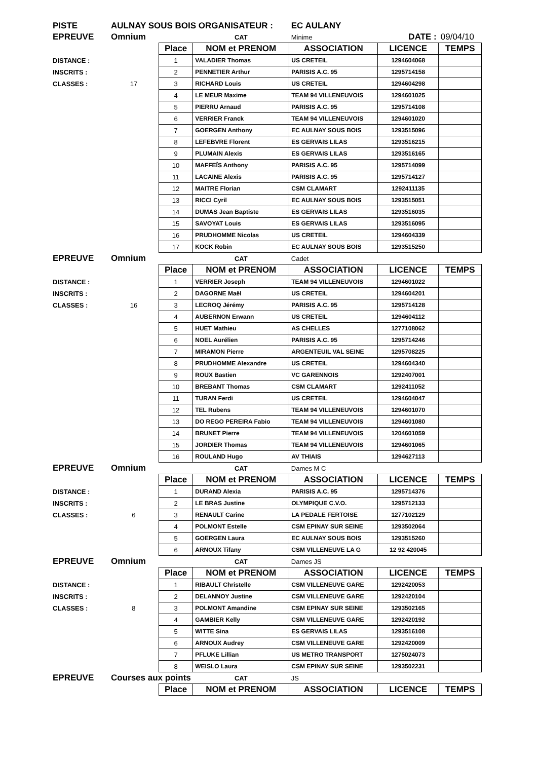| PISTE | AULNAY SOUS BOIS ORGANISATEUR : | | | EC AULANY | | |
| EPREUVE | Omnium | | CAT | Minime | DATE : | 09/04/10 |
| | | Place | NOM et PRENOM | ASSOCIATION | LICENCE | TEMPS |
| DISTANCE : | | 1 | VALADIER Thomas | US CRETEIL | 1294604068 | |
| INSCRITS : | | 2 | PENNETIER Arthur | PARISIS A.C. 95 | 1295714158 | |
| CLASSES : | 17 | 3 | RICHARD Louis | US CRETEIL | 1294604298 | |
| | | 4 | LE MEUR Maxime | TEAM 94 VILLENEUVOIS | 1294601025 | |
| | | 5 | PIERRU Arnaud | PARISIS A.C. 95 | 1295714108 | |
| | | 6 | VERRIER Franck | TEAM 94 VILLENEUVOIS | 1294601020 | |
| | | 7 | GOERGEN Anthony | EC AULNAY SOUS BOIS | 1293515096 | |
| | | 8 | LEFEBVRE Florent | ES GERVAIS LILAS | 1293516215 | |
| | | 9 | PLUMAIN Alexis | ES GERVAIS LILAS | 1293516165 | |
| | | 10 | MAFFEÏS Anthony | PARISIS A.C. 95 | 1295714099 | |
| | | 11 | LACAINE Alexis | PARISIS A.C. 95 | 1295714127 | |
| | | 12 | MAITRE Florian | CSM CLAMART | 1292411135 | |
| | | 13 | RICCI Cyril | EC AULNAY SOUS BOIS | 1293515051 | |
| | | 14 | DUMAS Jean Baptiste | ES GERVAIS LILAS | 1293516035 | |
| | | 15 | SAVOYAT Louis | ES GERVAIS LILAS | 1293516095 | |
| | | 16 | PRUDHOMME Nicolas | US CRETEIL | 1294604339 | |
| | | 17 | KOCK Robin | EC AULNAY SOUS BOIS | 1293515250 | |
| EPREUVE | Omnium | | CAT | Cadet | | |
| | | Place | NOM et PRENOM | ASSOCIATION | LICENCE | TEMPS |
| DISTANCE : | | 1 | VERRIER Joseph | TEAM 94 VILLENEUVOIS | 1294601022 | |
| INSCRITS : | | 2 | DAGORNE Maël | US CRETEIL | 1294604201 | |
| CLASSES : | 16 | 3 | LECROQ Jérémy | PARISIS A.C. 95 | 1295714128 | |
| | | 4 | AUBERNON Erwann | US CRETEIL | 1294604112 | |
| | | 5 | HUET Mathieu | AS CHELLES | 1277108062 | |
| | | 6 | NOEL Aurélien | PARISIS A.C. 95 | 1295714246 | |
| | | 7 | MIRAMON Pierre | ARGENTEUIL VAL SEINE | 1295708225 | |
| | | 8 | PRUDHOMME Alexandre | US CRETEIL | 1294604340 | |
| | | 9 | ROUX Bastien | VC GARENNOIS | 1292407001 | |
| | | 10 | BREBANT Thomas | CSM CLAMART | 1292411052 | |
| | | 11 | TURAN Ferdi | US CRETEIL | 1294604047 | |
| | | 12 | TEL Rubens | TEAM 94 VILLENEUVOIS | 1294601070 | |
| | | 13 | DO REGO PEREIRA Fabio | TEAM 94 VILLENEUVOIS | 1294601080 | |
| | | 14 | BRUNET Pierre | TEAM 94 VILLENEUVOIS | 1204601059 | |
| | | 15 | JORDIER Thomas | TEAM 94 VILLENEUVOIS | 1294601065 | |
| | | 16 | ROULAND Hugo | AV THIAIS | 1294627113 | |
| EPREUVE | Omnium | | CAT | Dames M C | | |
| | | Place | NOM et PRENOM | ASSOCIATION | LICENCE | TEMPS |
| DISTANCE : | | 1 | DURAND Alexia | PARISIS A.C. 95 | 1295714376 | |
| INSCRITS : | | 2 | LE BRAS Justine | OLYMPIQUE C.V.O. | 1295712133 | |
| CLASSES : | 6 | 3 | RENAULT Carine | LA PEDALE FERTOISE | 1277102129 | |
| | | 4 | POLMONT Estelle | CSM EPINAY SUR SEINE | 1293502064 | |
| | | 5 | GOERGEN Laura | EC AULNAY SOUS BOIS | 1293515260 | |
| | | 6 | ARNOUX Tifany | CSM VILLENEUVE LA G | 12 92 420045 | |
| EPREUVE | Omnium | | CAT | Dames JS | | |
| | | Place | NOM et PRENOM | ASSOCIATION | LICENCE | TEMPS |
| DISTANCE : | | 1 | RIBAULT Christelle | CSM VILLENEUVE GARE | 1292420053 | |
| INSCRITS : | | 2 | DELANNOY Justine | CSM VILLENEUVE GARE | 1292420104 | |
| CLASSES : | 8 | 3 | POLMONT Amandine | CSM EPINAY SUR SEINE | 1293502165 | |
| | | 4 | GAMBIER Kelly | CSM VILLENEUVE GARE | 1292420192 | |
| | | 5 | WITTE Sina | ES GERVAIS LILAS | 1293516108 | |
| | | 6 | ARNOUX Audrey | CSM VILLENEUVE GARE | 1292420009 | |
| | | 7 | PFLUKE Lillian | US METRO TRANSPORT | 1275024073 | |
| | | 8 | WEISLO Laura | CSM EPINAY SUR SEINE | 1293502231 | |
| EPREUVE | Courses aux points | | CAT | JS | | |
| | | Place | NOM et PRENOM | ASSOCIATION | LICENCE | TEMPS |